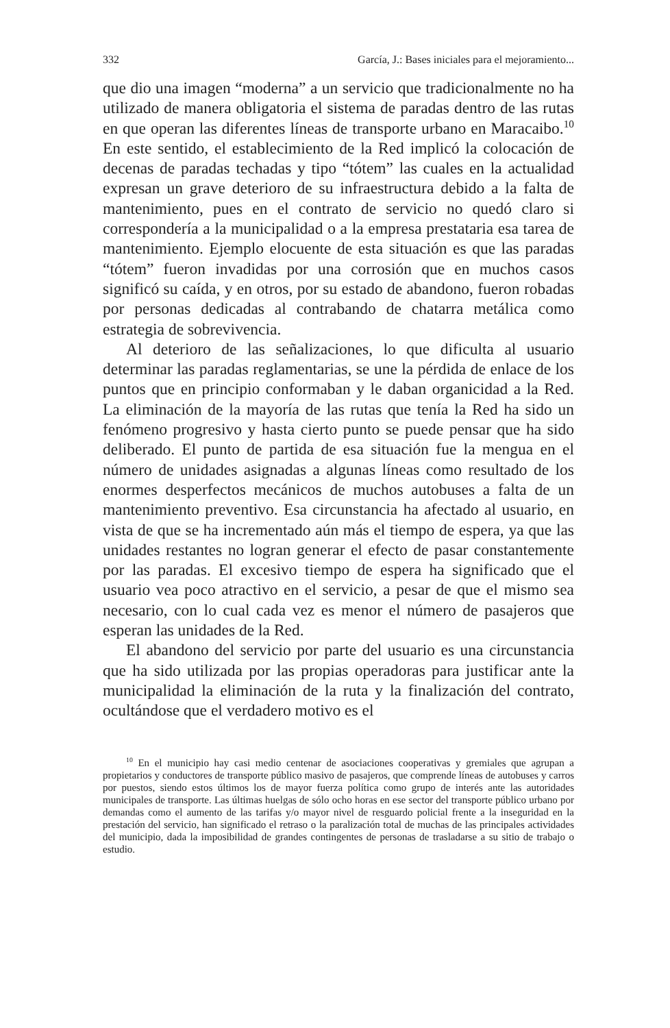332 García, J.: Bases iniciales para el mejoramiento...
que dio una imagen “moderna” a un servicio que tradicionalmente no ha utilizado de manera obligatoria el sistema de paradas dentro de las rutas en que operan las diferentes líneas de transporte urbano en Maracaibo.<sup>10</sup> En este sentido, el establecimiento de la Red implicó la colocación de decenas de paradas techadas y tipo “tótem” las cuales en la actualidad expresan un grave deterioro de su infraestructura debido a la falta de mantenimiento, pues en el contrato de servicio no quedó claro si correspondería a la municipalidad o a la empresa prestataria esa tarea de mantenimiento. Ejemplo elocuente de esta situación es que las paradas “tótem” fueron invadidas por una corrosión que en muchos casos significó su caída, y en otros, por su estado de abandono, fueron robadas por personas dedicadas al contrabando de chatarra metálica como estrategia de sobrevivencia.
Al deterioro de las señalizaciones, lo que dificulta al usuario determinar las paradas reglamentarias, se une la pérdida de enlace de los puntos que en principio conformaban y le daban organicidad a la Red. La eliminación de la mayoría de las rutas que tenía la Red ha sido un fenómeno progresivo y hasta cierto punto se puede pensar que ha sido deliberado. El punto de partida de esa situación fue la mengua en el número de unidades asignadas a algunas líneas como resultado de los enormes desperfectos mecánicos de muchos autobuses a falta de un mantenimiento preventivo. Esa circunstancia ha afectado al usuario, en vista de que se ha incrementado aún más el tiempo de espera, ya que las unidades restantes no logran generar el efecto de pasar constantemente por las paradas. El excesivo tiempo de espera ha significado que el usuario vea poco atractivo en el servicio, a pesar de que el mismo sea necesario, con lo cual cada vez es menor el número de pasajeros que esperan las unidades de la Red.
El abandono del servicio por parte del usuario es una circunstancia que ha sido utilizada por las propias operadoras para justificar ante la municipalidad la eliminación de la ruta y la finalización del contrato, ocultándose que el verdadero motivo es el
<sup>10</sup> En el municipio hay casi medio centenar de asociaciones cooperativas y gremiales que agrupan a propietarios y conductores de transporte público masivo de pasajeros, que comprende líneas de autobuses y carros por puestos, siendo estos últimos los de mayor fuerza política como grupo de interés ante las autoridades municipales de transporte. Las últimas huelgas de sólo ocho horas en ese sector del transporte público urbano por demandas como el aumento de las tarifas y/o mayor nivel de resguardo policial frente a la inseguridad en la prestación del servicio, han significado el retraso o la paralización total de muchas de las principales actividades del municipio, dada la imposibilidad de grandes contingentes de personas de trasladarse a su sitio de trabajo o estudio.